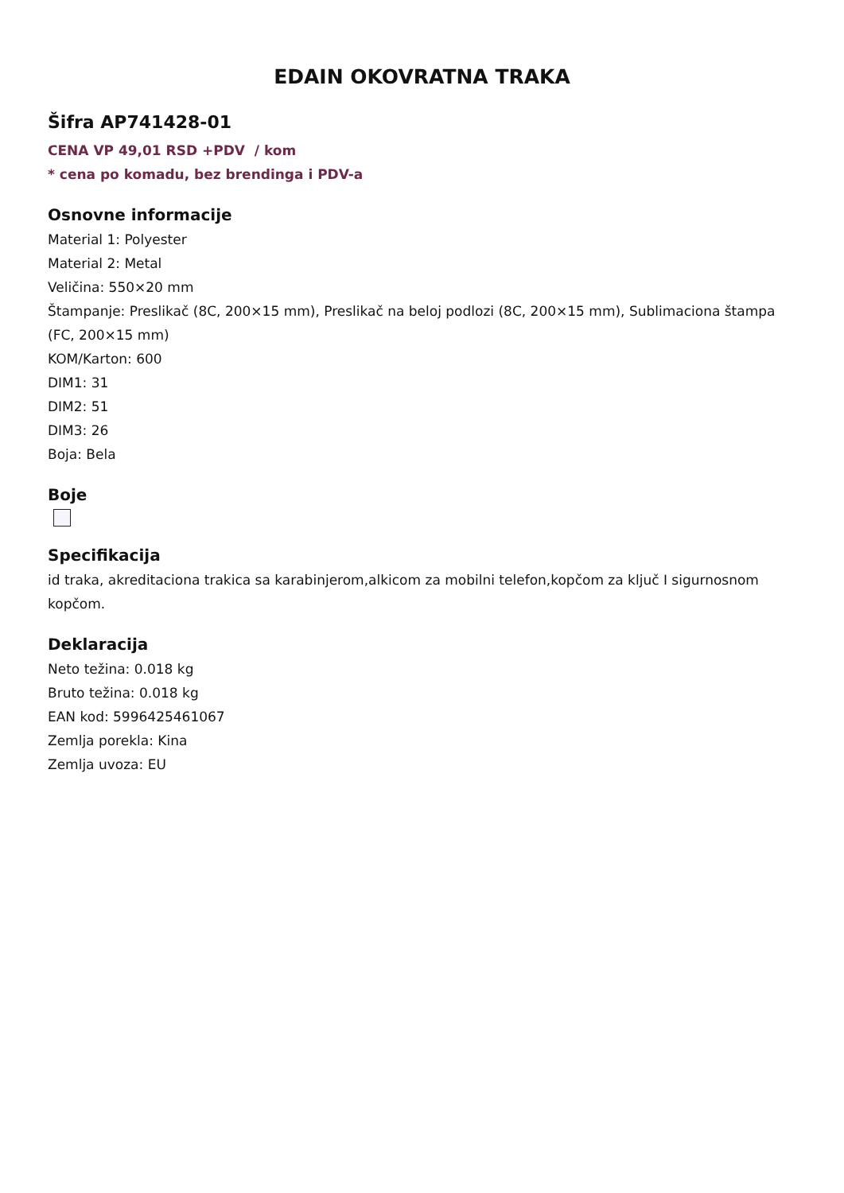EDAIN OKOVRATNA TRAKA
Šifra AP741428-01
CENA VP 49,01 RSD +PDV / kom
* cena po komadu, bez brendinga i PDV-a
Osnovne informacije
Material 1: Polyester
Material 2: Metal
Veličina: 550×20 mm
Štampanje: Preslikač (8C, 200×15 mm), Preslikač na beloj podlozi (8C, 200×15 mm), Sublimaciona štampa (FC, 200×15 mm)
KOM/Karton: 600
DIM1: 31
DIM2: 51
DIM3: 26
Boja: Bela
Boje
Specifikacija
id traka, akreditaciona trakica sa karabinjerom,alkicom za mobilni telefon,kopčom za ključ I sigurnosnom kopčom.
Deklaracija
Neto težina: 0.018 kg
Bruto težina: 0.018 kg
EAN kod: 5996425461067
Zemlja porekla: Kina
Zemlja uvoza: EU